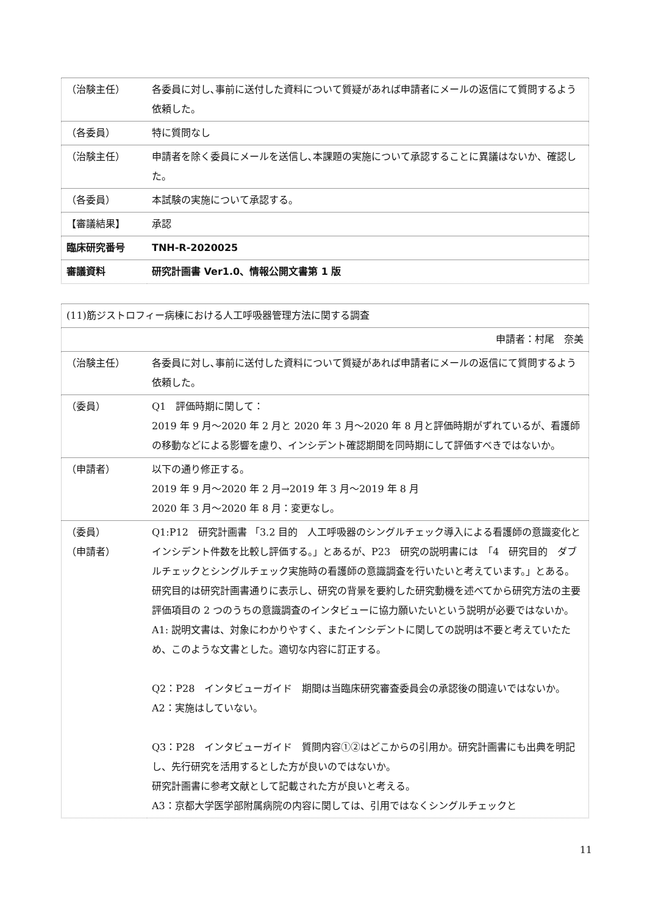| （治験主任） | 各委員に対し､事前に送付した資料について質疑があれば申請者にメールの返信にて質問するよう依頼した。 |
| （各委員） | 特に質問なし |
| （治験主任） | 申請者を除く委員にメールを送信し､本課題の実施について承認することに異議はないか、確認した。 |
| （各委員） | 本試験の実施について承認する。 |
| 【審議結果】 | 承認 |
| 臨床研究番号 | TNH-R-2020025 |
| 審議資料 | 研究計画書 Ver1.0、情報公開文書第 1 版 |
| (11)筋ジストロフィー病棟における人工呼吸器管理方法に関する調査 | |
| 申請者：村尾 奈美 | |
| （治験主任） | 各委員に対し､事前に送付した資料について質疑があれば申請者にメールの返信にて質問するよう依頼した。 |
| （委員） | Q1 評価時期に関して： 2019 年 9 月～2020 年 2 月と 2020 年 3 月～2020 年 8 月と評価時期がずれているが、看護師の移動などによる影響を慮り、インシデント確認期間を同時期にして評価すべきではないか。 |
| （申請者） | 以下の通り修正する。 2019 年 9 月～2020 年 2 月→2019 年 3 月～2019 年 8 月 2020 年 3 月～2020 年 8 月：変更なし。 |
| （委員） （申請者） | Q1:P12 研究計画書 「3.2 目的 人工呼吸器のシングルチェック導入による看護師の意識変化とインシデント件数を比較し評価する。」とあるが、P23 研究の説明書には 「4 研究目的 ダブルチェックとシングルチェック実施時の看護師の意識調査を行いたいと考えています。」とある。研究目的は研究計画書通りに表示し、研究の背景を要約した研究動機を述べてから研究方法の主要評価項目の 2 つのうちの意識調査のインタビューに協力願いたいという説明が必要ではないか。 A1: 説明文書は、対象にわかりやすく、またインシデントに関しての説明は不要と考えていたため、このような文書とした。適切な内容に訂正する。 Q2：P28 インタビューガイド 期間は当臨床研究審査委員会の承認後の間違いではないか。 A2：実施はしていない。 Q3：P28 インタビューガイド 質問内容①②はどこからの引用か。研究計画書にも出典を明記し、先行研究を活用するとした方が良いのではないか。 研究計画書に参考文献として記載された方が良いと考える。 A3：京都大学医学部附属病院の内容に関しては、引用ではなくシングルチェックと |
11